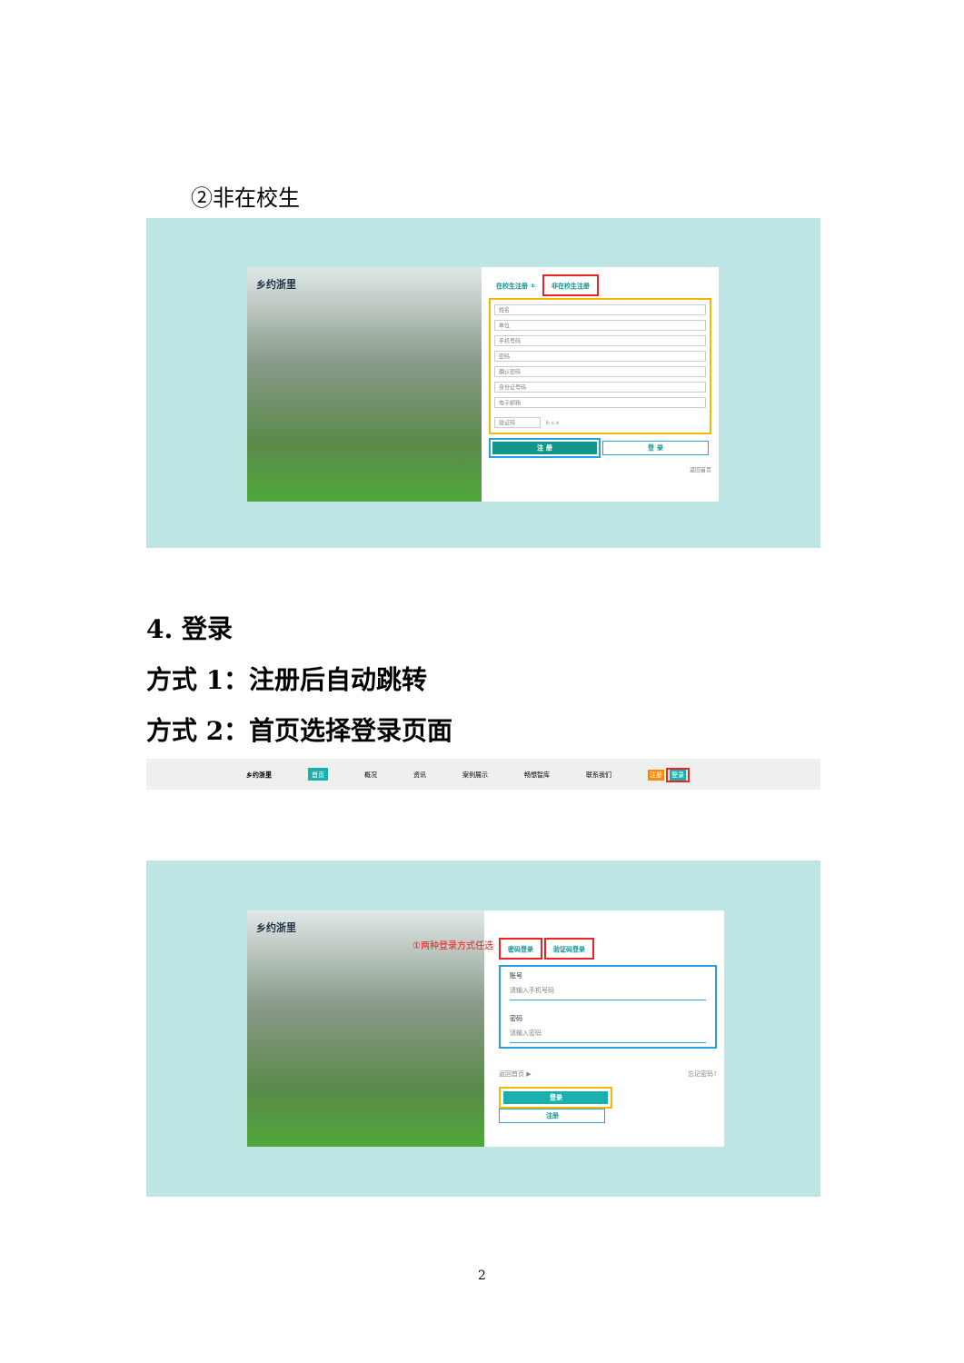②非在校生
乡约浙里
在校生注册 ① 非在校生注册
姓名
单位
手机号码
密码
确认密码
身份证号码
电子邮箱
验证码
b s x
注 册 登 录
返回首页
4. 登录
方式 1：注册后自动跳转
方式 2：首页选择登录页面
乡约浙里 首页 概况 资讯 案例展示 畅想智库 联系我们 注册 登录
乡约浙里
①两种登录方式任选
密码登录 验证码登录
账号
请输入手机号码
密码
请输入密码
返回首页 ▶ 忘记密码?
登录 注册
2